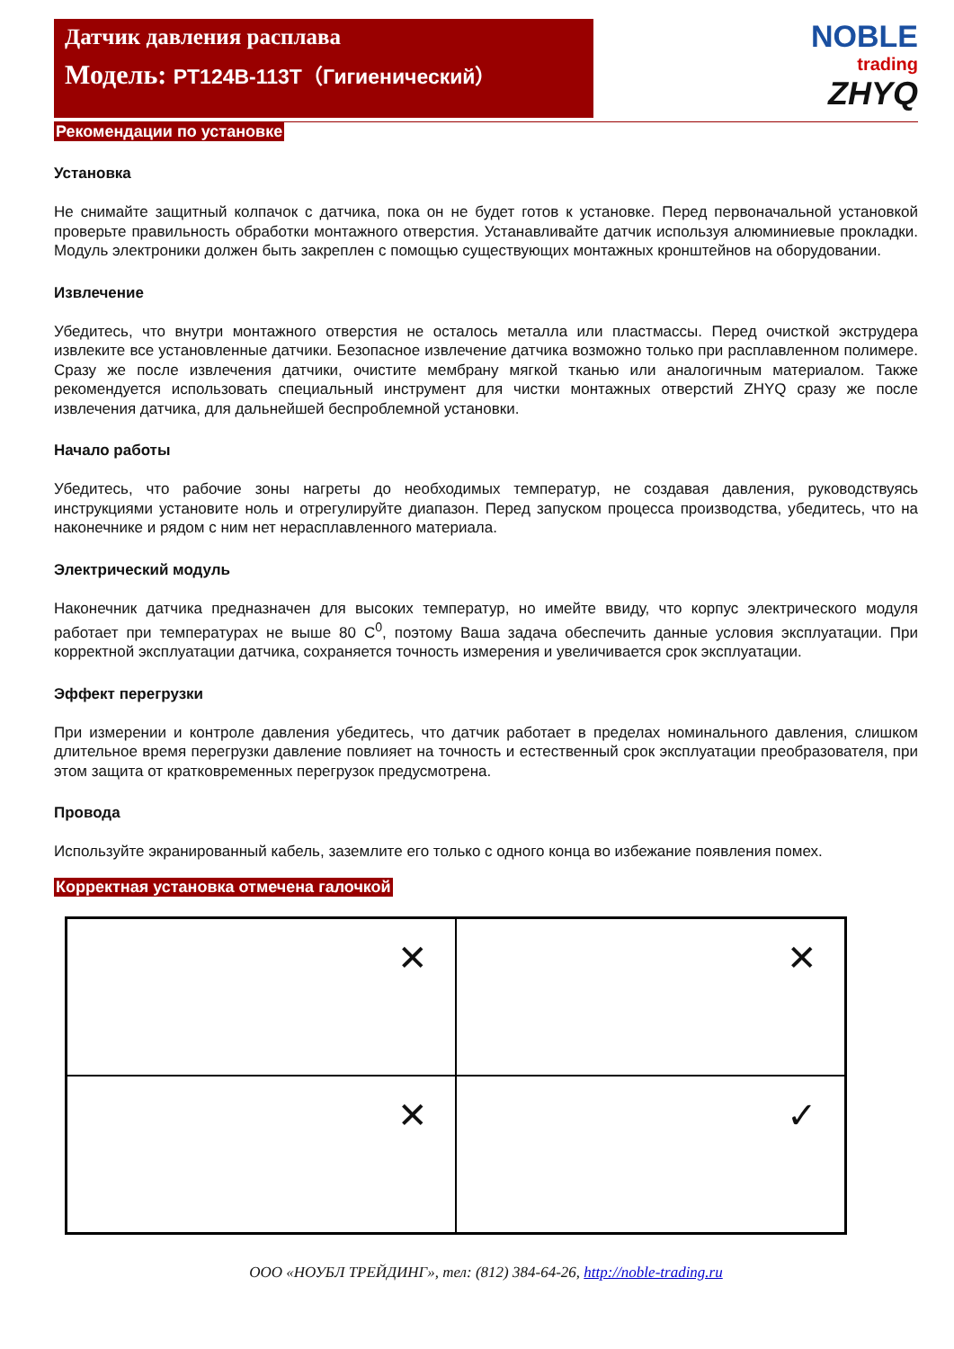Датчик давления расплава
Модель: PT124B-113T（Гигиенический）
NOBLE
trading
ZHYQ
Рекомендации по установке
Установка
Не снимайте защитный колпачок с датчика, пока он не будет готов к установке. Перед первоначальной установкой проверьте правильность обработки монтажного отверстия. Устанавливайте датчик используя алюминиевые прокладки. Модуль электроники должен быть закреплен с помощью существующих монтажных кронштейнов на оборудовании.
Извлечение
Убедитесь, что внутри монтажного отверстия не осталось металла или пластмассы. Перед очисткой экструдера извлеките все установленные датчики. Безопасное извлечение датчика возможно только при расплавленном полимере. Сразу же после извлечения датчики, очистите мембрану мягкой тканью или аналогичным материалом. Также рекомендуется использовать специальный инструмент для чистки монтажных отверстий ZHYQ сразу же после извлечения датчика, для дальнейшей беспроблемной установки.
Начало работы
Убедитесь, что рабочие зоны нагреты до необходимых температур, не создавая давления, руководствуясь инструкциями установите ноль и отрегулируйте диапазон. Перед запуском процесса производства, убедитесь, что на наконечнике и рядом с ним нет нерасплавленного материала.
Электрический модуль
Наконечник датчика предназначен для высоких температур, но имейте ввиду, что корпус электрического модуля работает при температурах не выше 80 C<sup>0</sup>, поэтому Ваша задача обеспечить данные условия эксплуатации. При корректной эксплуатации датчика, сохраняется точность измерения и увеличивается срок эксплуатации.
Эффект перегрузки
При измерении и контроле давления убедитесь, что датчик работает в пределах номинального давления, слишком длительное время перегрузки давление повлияет на точность и естественный срок эксплуатации преобразователя, при этом защита от кратковременных перегрузок предусмотрена.
Провода
Используйте экранированный кабель, заземлите его только с одного конца во избежание появления помех.
Корректная установка отмечена галочкой
✕
✕
✕
✓
ООО «НОУБЛ ТРЕЙДИНГ», тел: (812) 384-64-26, http://noble-trading.ru